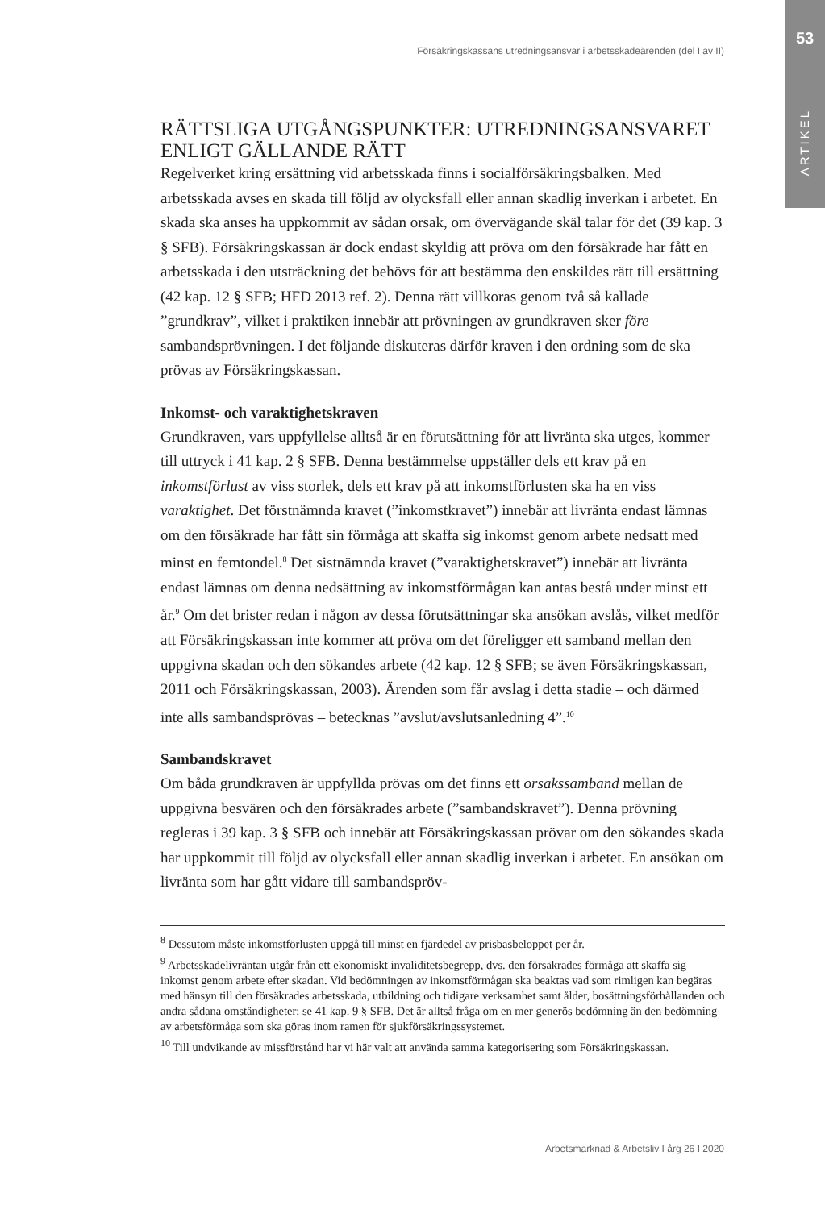53
ARTIKEL
Försäkringskassans utredningsansvar i arbetsskadeärenden (del I av II)
RÄTTSLIGA UTGÅNGSPUNKTER: UTREDNINGSANSVARET ENLIGT GÄLLANDE RÄTT
Regelverket kring ersättning vid arbetsskada finns i socialförsäkringsbalken. Med arbetsskada avses en skada till följd av olycksfall eller annan skadlig inverkan i arbetet. En skada ska anses ha uppkommit av sådan orsak, om övervägande skäl talar för det (39 kap. 3 § SFB). Försäkringskassan är dock endast skyldig att pröva om den försäkrade har fått en arbetsskada i den utsträckning det behövs för att bestämma den enskildes rätt till ersättning (42 kap. 12 § SFB; HFD 2013 ref. 2). Denna rätt villkoras genom två så kallade ”grundkrav”, vilket i praktiken innebär att prövningen av grundkraven sker före sambandsprövningen. I det följande diskuteras därför kraven i den ordning som de ska prövas av Försäkringskassan.
Inkomst- och varaktighetskraven
Grundkraven, vars uppfyllelse alltså är en förutsättning för att livränta ska utges, kommer till uttryck i 41 kap. 2 § SFB. Denna bestämmelse uppställer dels ett krav på en inkomstförlust av viss storlek, dels ett krav på att inkomstförlusten ska ha en viss varaktighet. Det förstnämnda kravet (”inkomstkravet”) innebär att livränta endast lämnas om den försäkrade har fått sin förmåga att skaffa sig inkomst genom arbete nedsatt med minst en femtondel.<sup>8</sup> Det sistnämnda kravet (”varaktighetskravet”) innebär att livränta endast lämnas om denna nedsättning av inkomstförmågan kan antas bestå under minst ett år.<sup>9</sup> Om det brister redan i någon av dessa förutsättningar ska ansökan avslås, vilket medför att Försäkrings­kassan inte kommer att pröva om det föreligger ett samband mellan den uppgiv­na skadan och den sökandes arbete (42 kap. 12 § SFB; se även Försäkringskassan, 2011 och Försäkringskassan, 2003). Ärenden som får avslag i detta stadie – och därmed inte alls sambandsprövas – betecknas ”avslut/avslutsanledning 4”.<sup>10</sup>
Sambandskravet
Om båda grundkraven är uppfyllda prövas om det finns ett orsakssamband mellan de uppgivna besvären och den försäkrades arbete (”sambandskravet”). Denna prövning regleras i 39 kap. 3 § SFB och innebär att Försäkringskassan prövar om den sökandes skada har uppkommit till följd av olycksfall eller annan skadlig inverkan i arbetet. En ansökan om livränta som har gått vidare till sambandspröv-
<sup>8</sup> Dessutom måste inkomstförlusten uppgå till minst en fjärdedel av prisbasbeloppet per år.
<sup>9</sup> Arbetsskadelivräntan utgår från ett ekonomiskt invaliditetsbegrepp, dvs. den försäkrades förmåga att skaffa sig inkomst genom arbete efter skadan. Vid bedömningen av inkomstförmågan ska beaktas vad som rimligen kan begäras med hänsyn till den försäkrades arbetsskada, utbildning och tidigare verksamhet samt ålder, bosättningsförhållanden och andra sådana omständigheter; se 41 kap. 9 § SFB. Det är alltså fråga om en mer generös bedömning än den bedömning av arbetsförmåga som ska göras inom ramen för sjukförsäkringssystemet.
<sup>10</sup> Till undvikande av missförstånd har vi här valt att använda samma kategorisering som Försäkringskassan.
Arbetsmarknad & Arbetsliv I årg 26 I 2020